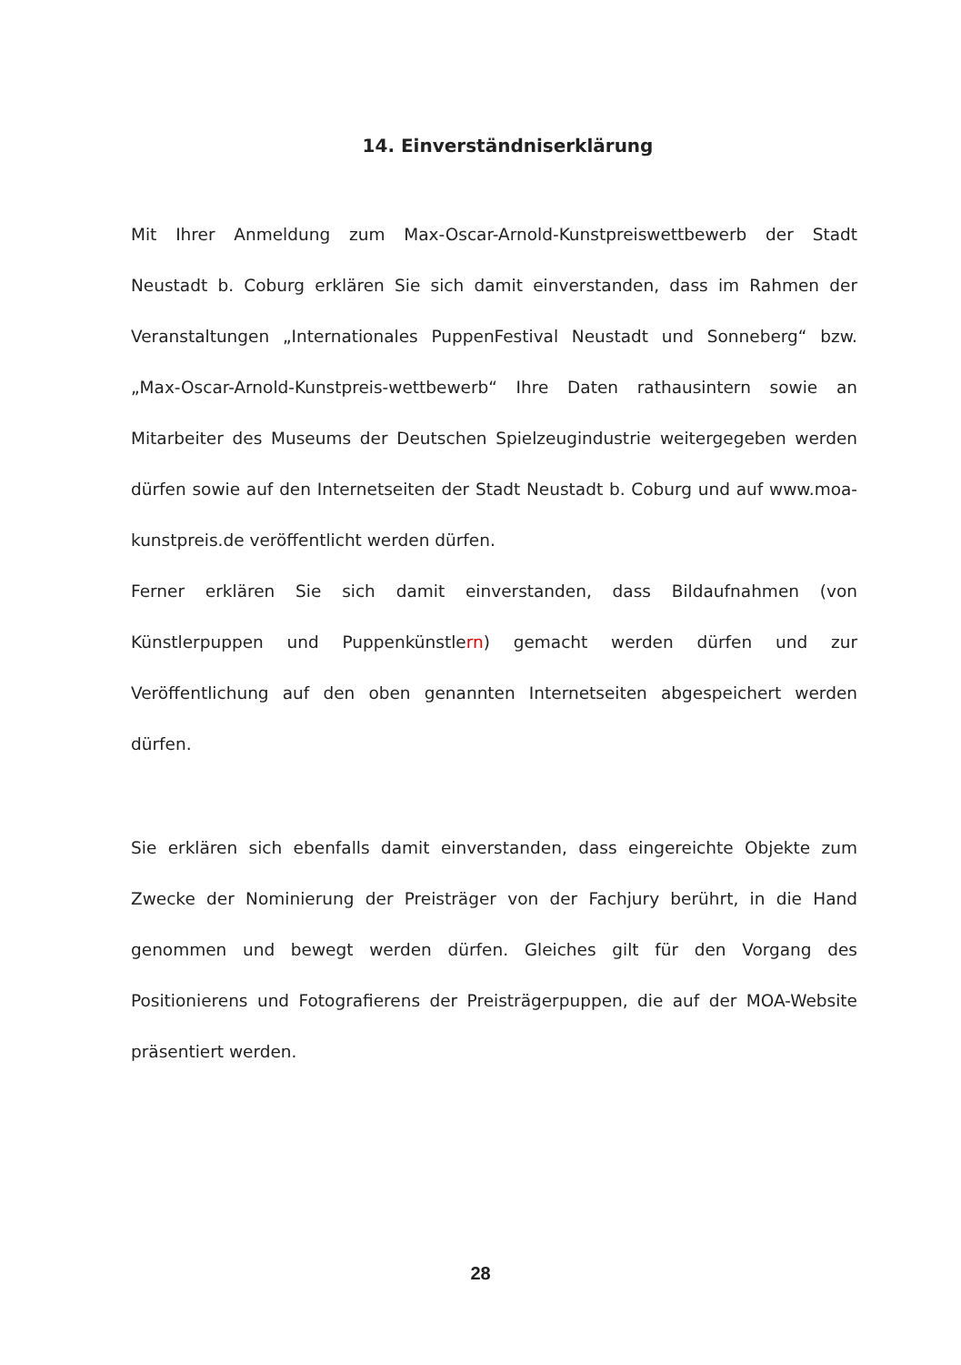14. Einverständniserklärung
Mit Ihrer Anmeldung zum Max-Oscar-Arnold-Kunstpreiswettbewerb der Stadt Neustadt b. Coburg erklären Sie sich damit einverstanden, dass im Rahmen der Veranstaltungen „Internationales PuppenFestival Neustadt und Sonneberg“ bzw. „Max-Oscar-Arnold-Kunstpreis-wettbewerb“ Ihre Daten rathausintern sowie an Mitarbeiter des Museums der Deutschen Spielzeugindustrie weitergegeben werden dürfen sowie auf den Internetseiten der Stadt Neustadt b. Coburg und auf www.moa-kunstpreis.de veröffentlicht werden dürfen.
Ferner erklären Sie sich damit einverstanden, dass Bildaufnahmen (von Künstlerpuppen und Puppenkünstlern) gemacht werden dürfen und zur Veröffentlichung auf den oben genannten Internetseiten abgespeichert werden dürfen.
Sie erklären sich ebenfalls damit einverstanden, dass eingereichte Objekte zum Zwecke der Nominierung der Preisträger von der Fachjury berührt, in die Hand genommen und bewegt werden dürfen. Gleiches gilt für den Vorgang des Positionierens und Fotografierens der Preisträgerpuppen, die auf der MOA-Website präsentiert werden.
28